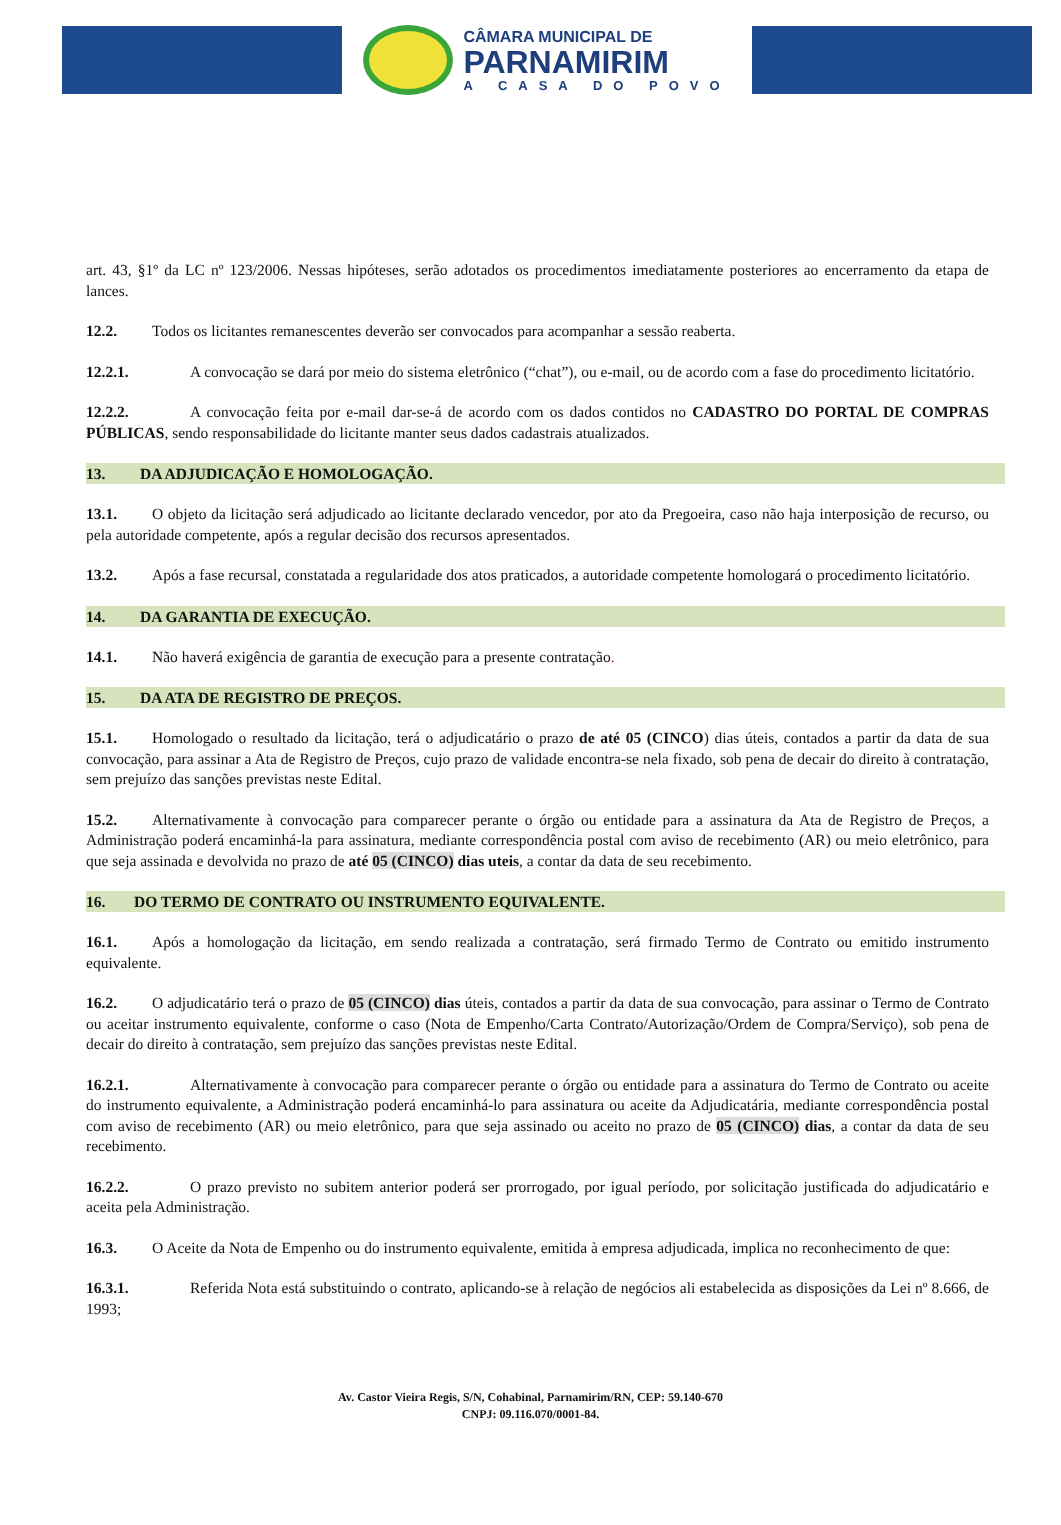CÂMARA MUNICIPAL DE
PARNAMIRIM
A CASA DO POVO
art. 43, §1º da LC nº 123/2006. Nessas hipóteses, serão adotados os procedimentos imediatamente posteriores ao encerramento da etapa de lances.
12.2. Todos os licitantes remanescentes deverão ser convocados para acompanhar a sessão reaberta.
12.2.1. A convocação se dará por meio do sistema eletrônico (“chat”), ou e-mail, ou de acordo com a fase do procedimento licitatório.
12.2.2. A convocação feita por e-mail dar-se-á de acordo com os dados contidos no CADASTRO DO PORTAL DE COMPRAS PÚBLICAS, sendo responsabilidade do licitante manter seus dados cadastrais atualizados.
13. DA ADJUDICAÇÃO E HOMOLOGAÇÃO.
13.1. O objeto da licitação será adjudicado ao licitante declarado vencedor, por ato da Pregoeira, caso não haja interposição de recurso, ou pela autoridade competente, após a regular decisão dos recursos apresentados.
13.2. Após a fase recursal, constatada a regularidade dos atos praticados, a autoridade competente homologará o procedimento licitatório.
14. DA GARANTIA DE EXECUÇÃO.
14.1. Não haverá exigência de garantia de execução para a presente contratação.
15. DA ATA DE REGISTRO DE PREÇOS.
15.1. Homologado o resultado da licitação, terá o adjudicatário o prazo de até 05 (CINCO) dias úteis, contados a partir da data de sua convocação, para assinar a Ata de Registro de Preços, cujo prazo de validade encontra-se nela fixado, sob pena de decair do direito à contratação, sem prejuízo das sanções previstas neste Edital.
15.2. Alternativamente à convocação para comparecer perante o órgão ou entidade para a assinatura da Ata de Registro de Preços, a Administração poderá encaminhá-la para assinatura, mediante correspondência postal com aviso de recebimento (AR) ou meio eletrônico, para que seja assinada e devolvida no prazo de até 05 (CINCO) dias uteis, a contar da data de seu recebimento.
16. DO TERMO DE CONTRATO OU INSTRUMENTO EQUIVALENTE.
16.1. Após a homologação da licitação, em sendo realizada a contratação, será firmado Termo de Contrato ou emitido instrumento equivalente.
16.2. O adjudicatário terá o prazo de 05 (CINCO) dias úteis, contados a partir da data de sua convocação, para assinar o Termo de Contrato ou aceitar instrumento equivalente, conforme o caso (Nota de Empenho/Carta Contrato/Autorização/Ordem de Compra/Serviço), sob pena de decair do direito à contratação, sem prejuízo das sanções previstas neste Edital.
16.2.1. Alternativamente à convocação para comparecer perante o órgão ou entidade para a assinatura do Termo de Contrato ou aceite do instrumento equivalente, a Administração poderá encaminhá-lo para assinatura ou aceite da Adjudicatária, mediante correspondência postal com aviso de recebimento (AR) ou meio eletrônico, para que seja assinado ou aceito no prazo de 05 (CINCO) dias, a contar da data de seu recebimento.
16.2.2. O prazo previsto no subitem anterior poderá ser prorrogado, por igual período, por solicitação justificada do adjudicatário e aceita pela Administração.
16.3. O Aceite da Nota de Empenho ou do instrumento equivalente, emitida à empresa adjudicada, implica no reconhecimento de que:
16.3.1. Referida Nota está substituindo o contrato, aplicando-se à relação de negócios ali estabelecida as disposições da Lei nº 8.666, de 1993;
Av. Castor Vieira Regis, S/N, Cohabinal, Parnamirim/RN, CEP: 59.140-670
CNPJ: 09.116.070/0001-84.